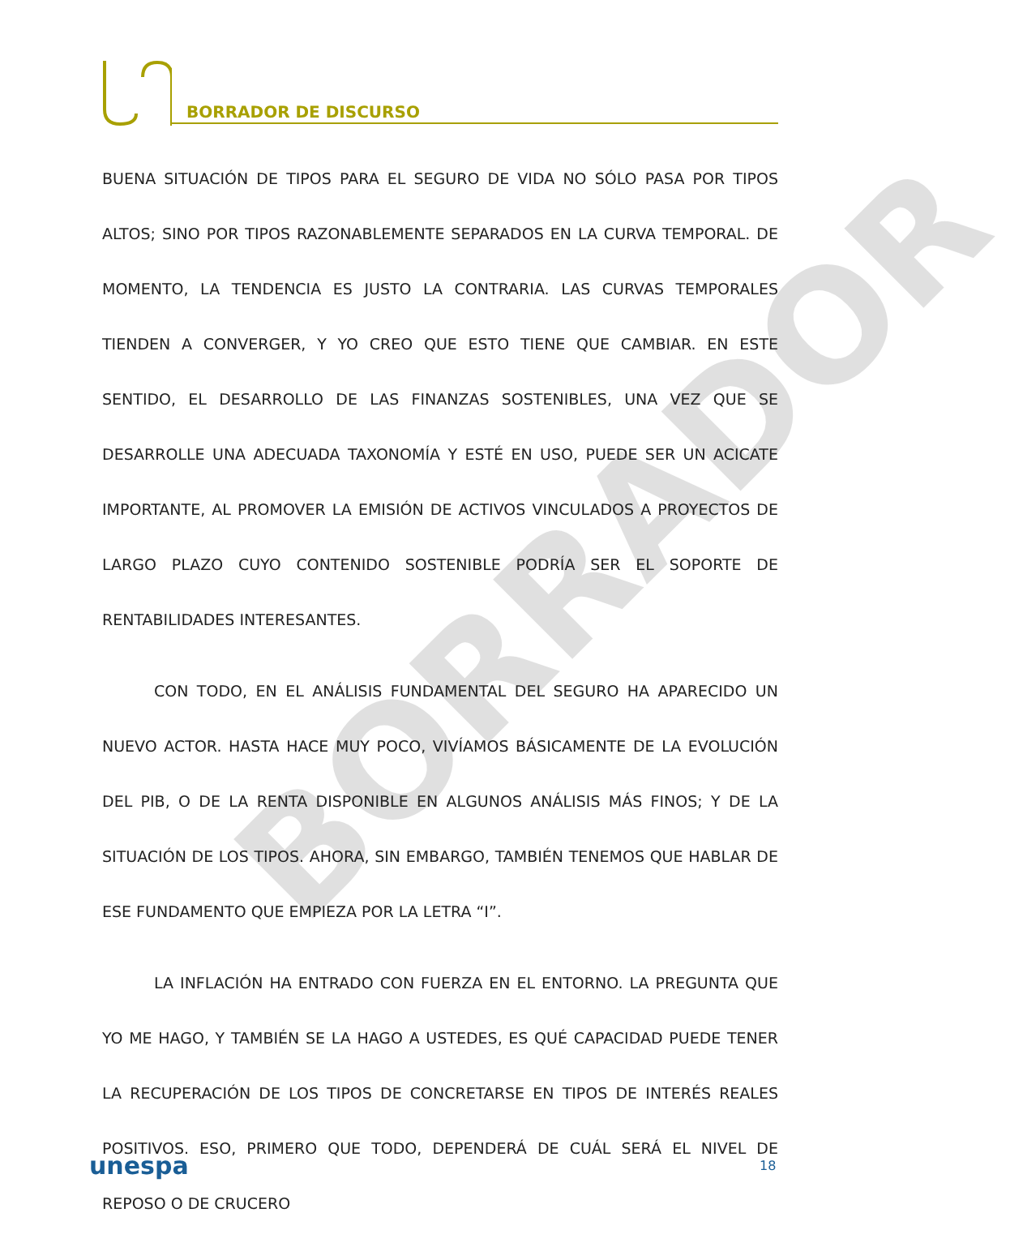BORRADOR DE DISCURSO
BORRADOR
BUENA SITUACIÓN DE TIPOS PARA EL SEGURO DE VIDA NO SÓLO PASA POR TIPOS ALTOS; SINO POR TIPOS RAZONABLEMENTE SEPARADOS EN LA CURVA TEMPORAL. DE MOMENTO, LA TENDENCIA ES JUSTO LA CONTRARIA. LAS CURVAS TEMPORALES TIENDEN A CONVERGER, Y YO CREO QUE ESTO TIENE QUE CAMBIAR. EN ESTE SENTIDO, EL DESARROLLO DE LAS FINANZAS SOSTENIBLES, UNA VEZ QUE SE DESARROLLE UNA ADECUADA TAXONOMÍA Y ESTÉ EN USO, PUEDE SER UN ACICATE IMPORTANTE, AL PROMOVER LA EMISIÓN DE ACTIVOS VINCULADOS A PROYECTOS DE LARGO PLAZO CUYO CONTENIDO SOSTENIBLE PODRÍA SER EL SOPORTE DE RENTABILIDADES INTERESANTES.
CON TODO, EN EL ANÁLISIS FUNDAMENTAL DEL SEGURO HA APARECIDO UN NUEVO ACTOR. HASTA HACE MUY POCO, VIVÍAMOS BÁSICAMENTE DE LA EVOLUCIÓN DEL PIB, O DE LA RENTA DISPONIBLE EN ALGUNOS ANÁLISIS MÁS FINOS; Y DE LA SITUACIÓN DE LOS TIPOS. AHORA, SIN EMBARGO, TAMBIÉN TENEMOS QUE HABLAR DE ESE FUNDAMENTO QUE EMPIEZA POR LA LETRA “I”.
LA INFLACIÓN HA ENTRADO CON FUERZA EN EL ENTORNO. LA PREGUNTA QUE YO ME HAGO, Y TAMBIÉN SE LA HAGO A USTEDES, ES QUÉ CAPACIDAD PUEDE TENER LA RECUPERACIÓN DE LOS TIPOS DE CONCRETARSE EN TIPOS DE INTERÉS REALES POSITIVOS. ESO, PRIMERO QUE TODO, DEPENDERÁ DE CUÁL SERÁ EL NIVEL DE REPOSO O DE CRUCERO
unespa 18